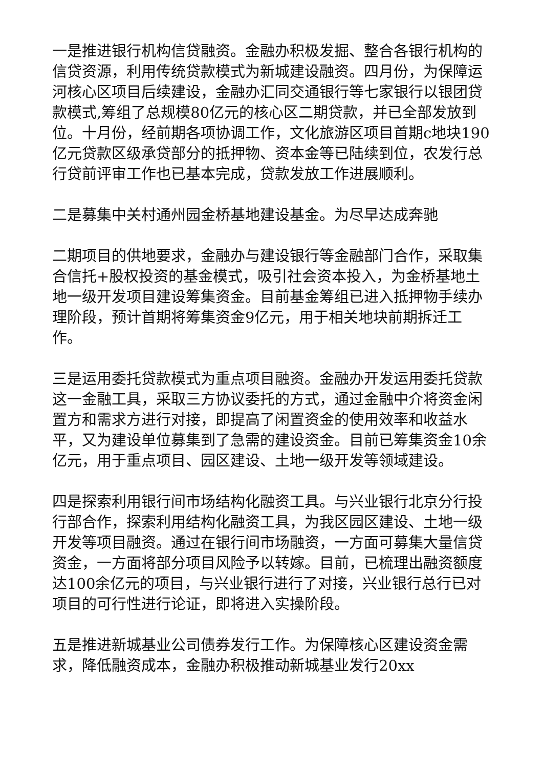一是推进银行机构信贷融资。金融办积极发掘、整合各银行机构的信贷资源，利用传统贷款模式为新城建设融资。四月份，为保障运河核心区项目后续建设，金融办汇同交通银行等七家银行以银团贷款模式,筹组了总规模80亿元的核心区二期贷款，并已全部发放到位。十月份，经前期各项协调工作，文化旅游区项目首期c地块190亿元贷款区级承贷部分的抵押物、资本金等已陆续到位，农发行总行贷前评审工作也已基本完成，贷款发放工作进展顺利。
二是募集中关村通州园金桥基地建设基金。为尽早达成奔驰
二期项目的供地要求，金融办与建设银行等金融部门合作，采取集合信托+股权投资的基金模式，吸引社会资本投入，为金桥基地土地一级开发项目建设筹集资金。目前基金筹组已进入抵押物手续办理阶段，预计首期将筹集资金9亿元，用于相关地块前期拆迁工作。
三是运用委托贷款模式为重点项目融资。金融办开发运用委托贷款这一金融工具，采取三方协议委托的方式，通过金融中介将资金闲置方和需求方进行对接，即提高了闲置资金的使用效率和收益水平，又为建设单位募集到了急需的建设资金。目前已筹集资金10余亿元，用于重点项目、园区建设、土地一级开发等领域建设。
四是探索利用银行间市场结构化融资工具。与兴业银行北京分行投行部合作，探索利用结构化融资工具，为我区园区建设、土地一级开发等项目融资。通过在银行间市场融资，一方面可募集大量信贷资金，一方面将部分项目风险予以转嫁。目前，已梳理出融资额度达100余亿元的项目，与兴业银行进行了对接，兴业银行总行已对项目的可行性进行论证，即将进入实操阶段。
五是推进新城基业公司债券发行工作。为保障核心区建设资金需求，降低融资成本，金融办积极推动新城基业发行20xx